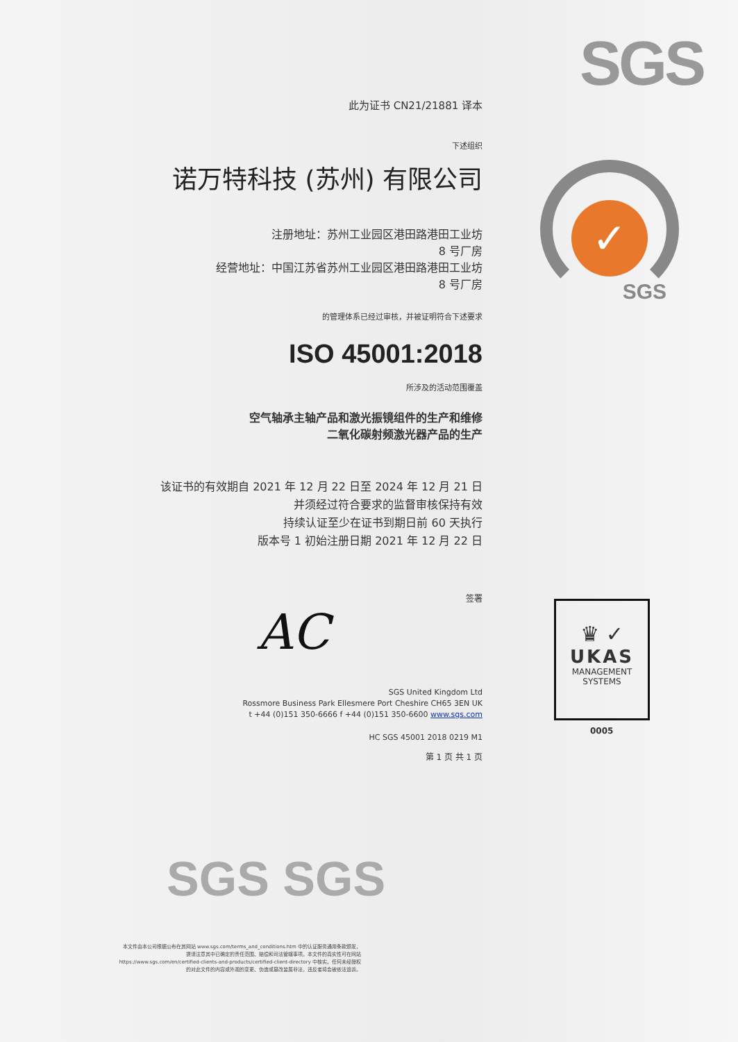SGS
此为证书 CN21/21881 译本
下述组织
诺万特科技 (苏州) 有限公司
注册地址：苏州工业园区港田路港田工业坊
8 号厂房
经营地址：中国江苏省苏州工业园区港田路港田工业坊
8 号厂房
的管理体系已经过审核，并被证明符合下述要求
ISO 45001:2018
所涉及的活动范围覆盖
空气轴承主轴产品和激光振镜组件的生产和维修
二氧化碳射频激光器产品的生产
该证书的有效期自 2021 年 12 月 22 日至 2024 年 12 月 21 日
并须经过符合要求的监督审核保持有效
持续认证至少在证书到期日前 60 天执行
版本号 1 初始注册日期 2021 年 12 月 22 日
签署
AC
SGS United Kingdom Ltd
Rossmore Business Park Ellesmere Port Cheshire CH65 3EN UK
t +44 (0)151 350-6666 f +44 (0)151 350-6600 www.sgs.com
HC SGS 45001 2018 0219 M1
第 1 页 共 1 页
✓
SGS
♛ ✓
UKAS
MANAGEMENT
SYSTEMS
0005
SGS SGS
本文件由本公司根据公布在其网站 www.sgs.com/terms_and_conditions.htm 中的认证服务通用条款颁发，提请注意其中已确定的责任范围、赔偿和司法管辖事项。本文件的真实性可在网站 https://www.sgs.com/en/certified-clients-and-products/certified-client-directory 中核实。任何未经授权的对此文件的内容或外观的变更、伪造或篡改皆属非法，违反者将会被依法追诉。